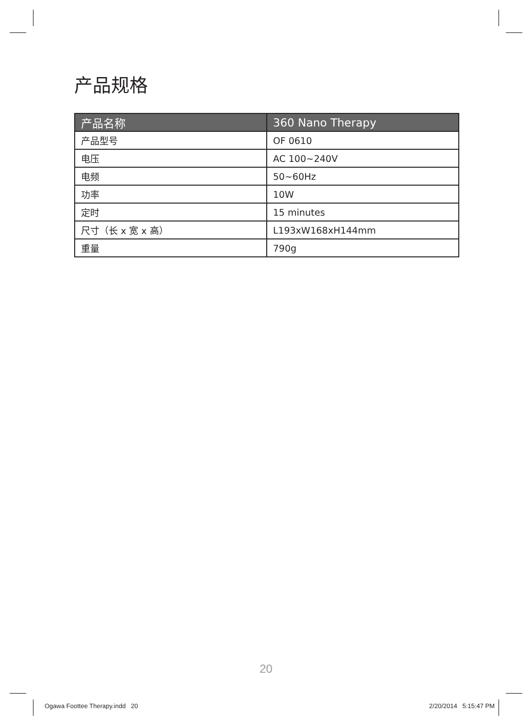产品规格
| 产品名称 | 360 Nano Therapy |
| --- | --- |
| 产品型号 | OF 0610 |
| 电压 | AC 100~240V |
| 电频 | 50~60Hz |
| 功率 | 10W |
| 定时 | 15 minutes |
| 尺寸（长 x 宽 x 高） | L193xW168xH144mm |
| 重量 | 790g |
20
Ogawa Foottee Therapy.indd 20
2/20/2014 5:15:47 PM